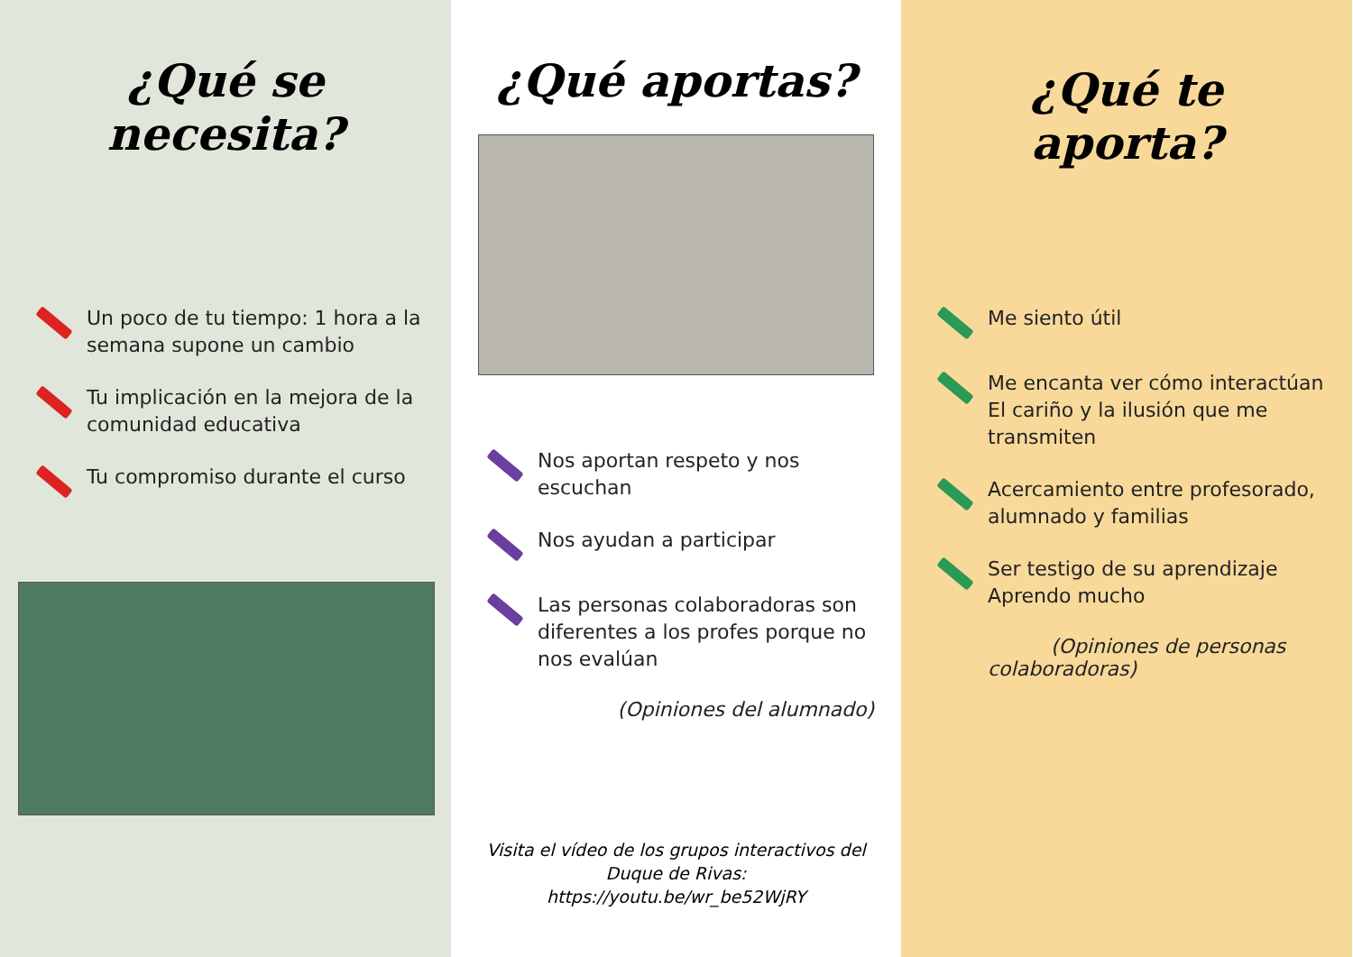¿Qué se necesita?
Un poco de tu tiempo: 1 hora a la semana supone un cambio
Tu implicación en la mejora de la comunidad educativa
Tu compromiso durante el curso
¿Qué aportas?
Nos aportan respeto y nos escuchan
Nos ayudan a participar
Las personas colaboradoras son diferentes a los profes porque no nos evalúan
(Opiniones del alumnado)
Visita el vídeo de los grupos interactivos del Duque de Rivas:
https://youtu.be/wr_be52WjRY
¿Qué te aporta?
Me siento útil
Me encanta ver cómo interactúan El cariño y la ilusión que me transmiten
Acercamiento entre profesorado, alumnado y familias
Ser testigo de su aprendizaje Aprendo mucho
(Opiniones de personas colaboradoras)